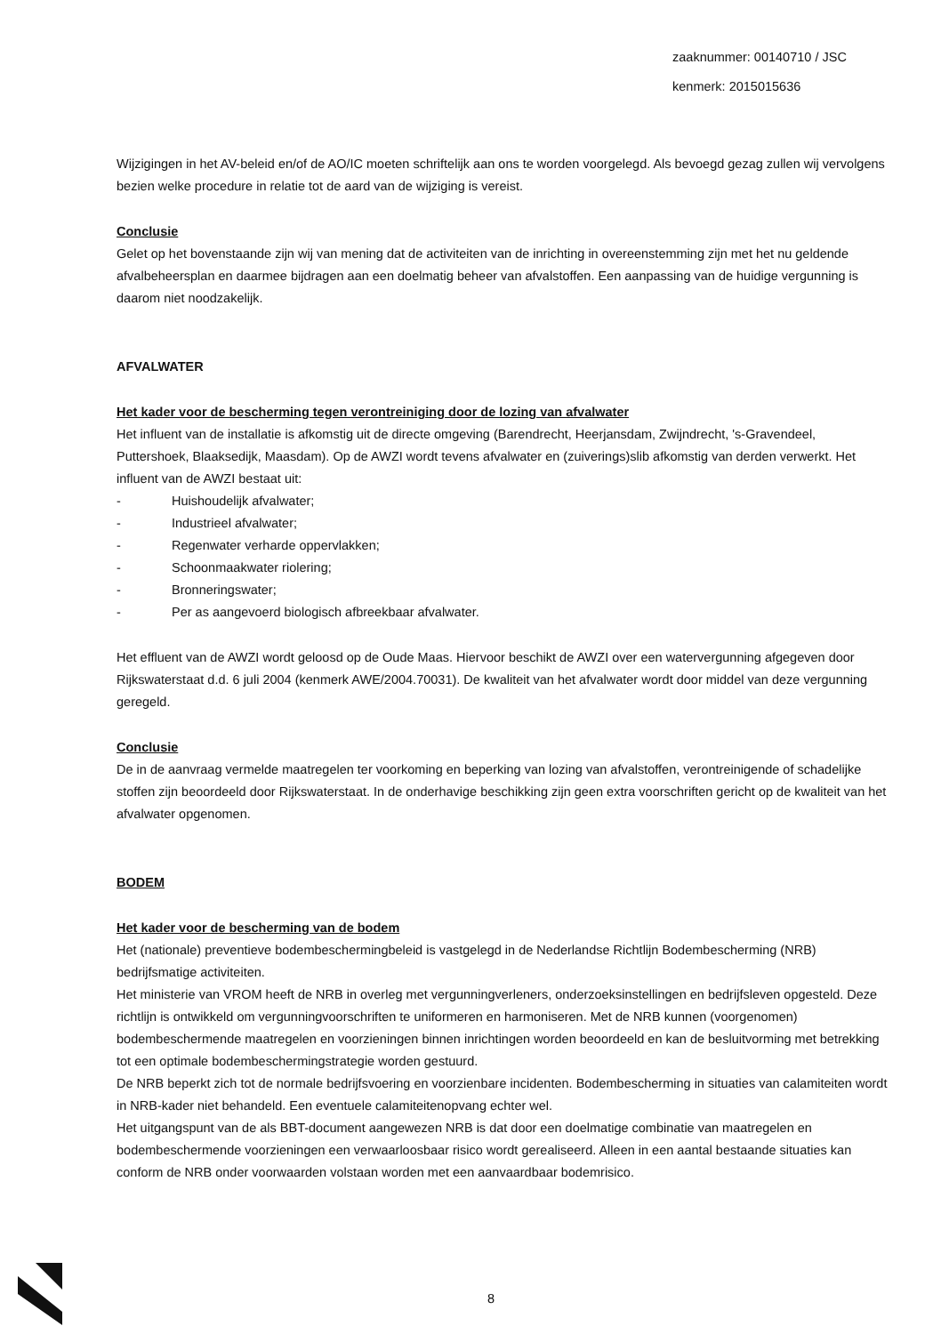zaaknummer: 00140710 / JSC
kenmerk: 2015015636
Wijzigingen in het AV-beleid en/of de AO/IC moeten schriftelijk aan ons te worden voorgelegd. Als bevoegd gezag zullen wij vervolgens bezien welke procedure in relatie tot de aard van de wijziging is vereist.
Conclusie
Gelet op het bovenstaande zijn wij van mening dat de activiteiten van de inrichting in overeenstemming zijn met het nu geldende afvalbeheersplan en daarmee bijdragen aan een doelmatig beheer van afvalstoffen. Een aanpassing van de huidige vergunning is daarom niet noodzakelijk.
AFVALWATER
Het kader voor de bescherming tegen verontreiniging door de lozing van afvalwater
Het influent van de installatie is afkomstig uit de directe omgeving (Barendrecht, Heerjansdam, Zwijndrecht, 's-Gravendeel, Puttershoek, Blaaksedijk, Maasdam). Op de AWZI wordt tevens afvalwater en (zuiverings)slib afkomstig van derden verwerkt. Het influent van de AWZI bestaat uit:
- Huishoudelijk afvalwater;
- Industrieel afvalwater;
- Regenwater verharde oppervlakken;
- Schoonmaakwater riolering;
- Bronneringswater;
- Per as aangevoerd biologisch afbreekbaar afvalwater.
Het effluent van de AWZI wordt geloosd op de Oude Maas. Hiervoor beschikt de AWZI over een watervergunning afgegeven door Rijkswaterstaat d.d. 6 juli 2004 (kenmerk AWE/2004.70031). De kwaliteit van het afvalwater wordt door middel van deze vergunning geregeld.
Conclusie
De in de aanvraag vermelde maatregelen ter voorkoming en beperking van lozing van afvalstoffen, verontreinigende of schadelijke stoffen zijn beoordeeld door Rijkswaterstaat. In de onderhavige beschikking zijn geen extra voorschriften gericht op de kwaliteit van het afvalwater opgenomen.
BODEM
Het kader voor de bescherming van de bodem
Het (nationale) preventieve bodembeschermingbeleid is vastgelegd in de Nederlandse Richtlijn Bodembescherming (NRB) bedrijfsmatige activiteiten.
Het ministerie van VROM heeft de NRB in overleg met vergunningverleners, onderzoeksinstellingen en bedrijfsleven opgesteld. Deze richtlijn is ontwikkeld om vergunningvoorschriften te uniformeren en harmoniseren. Met de NRB kunnen (voorgenomen) bodembeschermende maatregelen en voorzieningen binnen inrichtingen worden beoordeeld en kan de besluitvorming met betrekking tot een optimale bodembeschermingstrategie worden gestuurd.
De NRB beperkt zich tot de normale bedrijfsvoering en voorzienbare incidenten. Bodembescherming in situaties van calamiteiten wordt in NRB-kader niet behandeld. Een eventuele calamiteitenopvang echter wel.
Het uitgangspunt van de als BBT-document aangewezen NRB is dat door een doelmatige combinatie van maatregelen en bodembeschermende voorzieningen een verwaarloosbaar risico wordt gerealiseerd. Alleen in een aantal bestaande situaties kan conform de NRB onder voorwaarden volstaan worden met een aanvaardbaar bodemrisico.
8